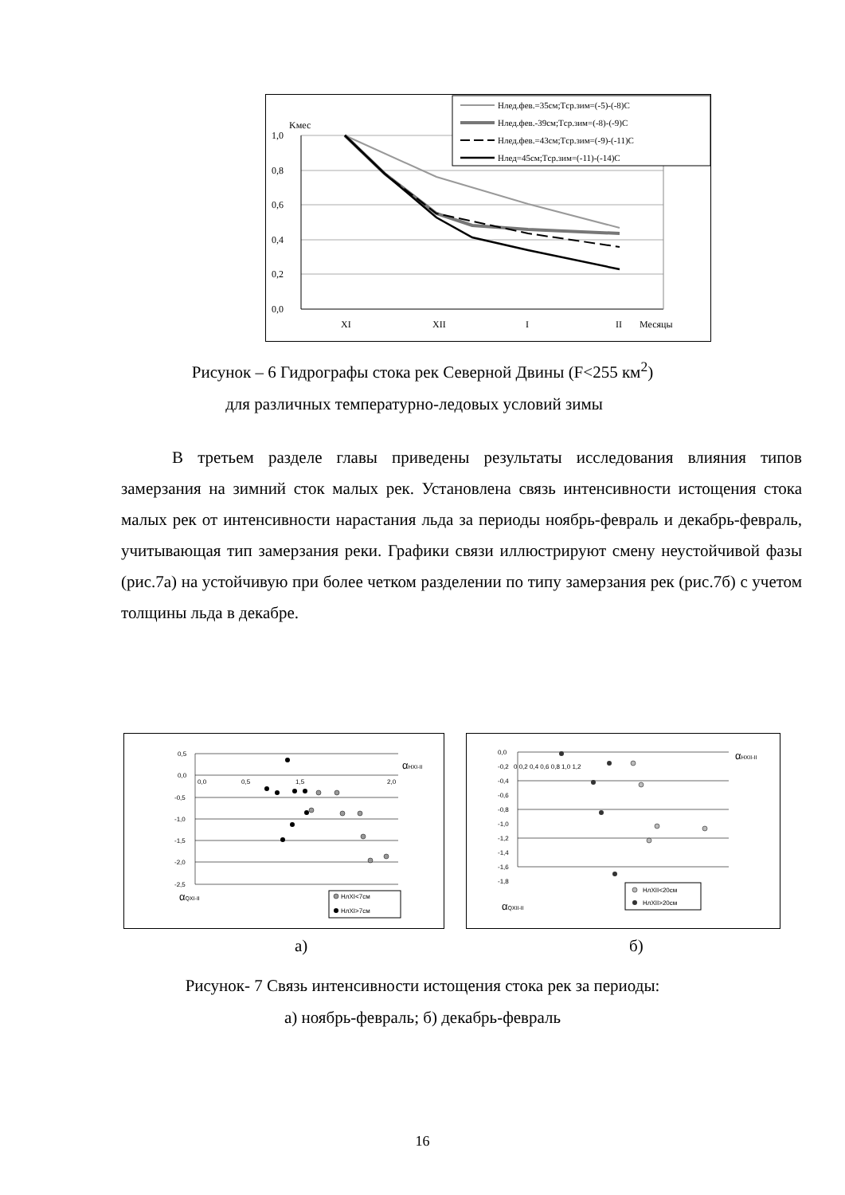1,0
0,8
0,6
0,4
0,2
0,0
Kмес
XI
XII
I
II
Месяцы
Hлед.фев.=35см;Tср.зим=(-5)-(-8)C
Hлед.фев.-39см;Tср.зим=(-8)-(-9)C
Hлед.фев.=43см;Tср.зим=(-9)-(-11)C
Hлед=45см;Tср.зим=(-11)-(-14)C
Рисунок – 6 Гидрографы стока рек Северной Двины (F<255 км<sup>2</sup>)
для различных температурно-ледовых условий зимы
В третьем разделе главы приведены результаты исследования влияния типов замерзания на зимний сток малых рек. Установлена связь интенсивности истощения стока малых рек от интенсивности нарастания льда за периоды ноябрь-февраль и декабрь-февраль, учитывающая тип замерзания реки. Графики связи иллюстрируют смену неустойчивой фазы (рис.7а) на устойчивую при более четком разделении по типу замерзания рек (рис.7б) с учетом толщины льда в декабре.
0,5
0,0
-0,5
-1,0
-1,5
-2,0
-2,5
0,0
0,5
1,5
2,0
αHXI-II
αQXI-II
НлXI<7см
НлXI>7см
0,0
-0,2
-0,4
-0,6
-0,8
-1,0
-1,2
-1,4
-1,6
-1,8
0 0,2 0,4 0,6 0,8 1,0 1,2
αHXII-II
αQXII-II
НлXII<20см
НлXII>20см
а) б)
Рисунок- 7 Связь интенсивности истощения стока рек за периоды:
а) ноябрь-февраль; б) декабрь-февраль
16